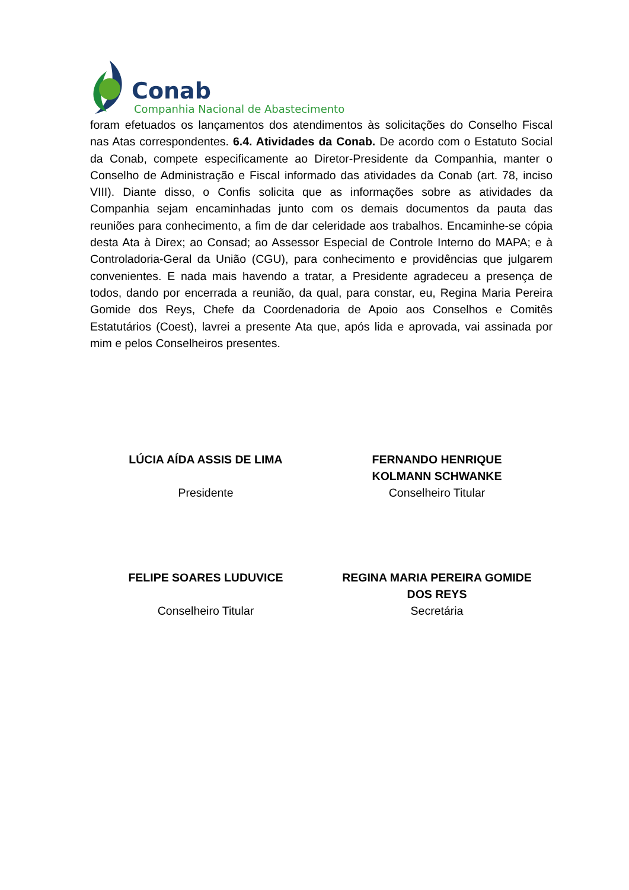Conab
Companhia Nacional de Abastecimento
foram efetuados os lançamentos dos atendimentos às solicitações do Conselho Fiscal nas Atas correspondentes. 6.4. Atividades da Conab. De acordo com o Estatuto Social da Conab, compete especificamente ao Diretor-Presidente da Companhia, manter o Conselho de Administração e Fiscal informado das atividades da Conab (art. 78, inciso VIII). Diante disso, o Confis solicita que as informações sobre as atividades da Companhia sejam encaminhadas junto com os demais documentos da pauta das reuniões para conhecimento, a fim de dar celeridade aos trabalhos. Encaminhe-se cópia desta Ata à Direx; ao Consad; ao Assessor Especial de Controle Interno do MAPA; e à Controladoria-Geral da União (CGU), para conhecimento e providências que julgarem convenientes. E nada mais havendo a tratar, a Presidente agradeceu a presença de todos, dando por encerrada a reunião, da qual, para constar, eu, Regina Maria Pereira Gomide dos Reys, Chefe da Coordenadoria de Apoio aos Conselhos e Comitês Estatutários (Coest), lavrei a presente Ata que, após lida e aprovada, vai assinada por mim e pelos Conselheiros presentes.
LÚCIA AÍDA ASSIS DE LIMA
Presidente
FERNANDO HENRIQUE
KOLMANN SCHWANKE
Conselheiro Titular
FELIPE SOARES LUDUVICE
Conselheiro Titular
REGINA MARIA PEREIRA GOMIDE
DOS REYS
Secretária